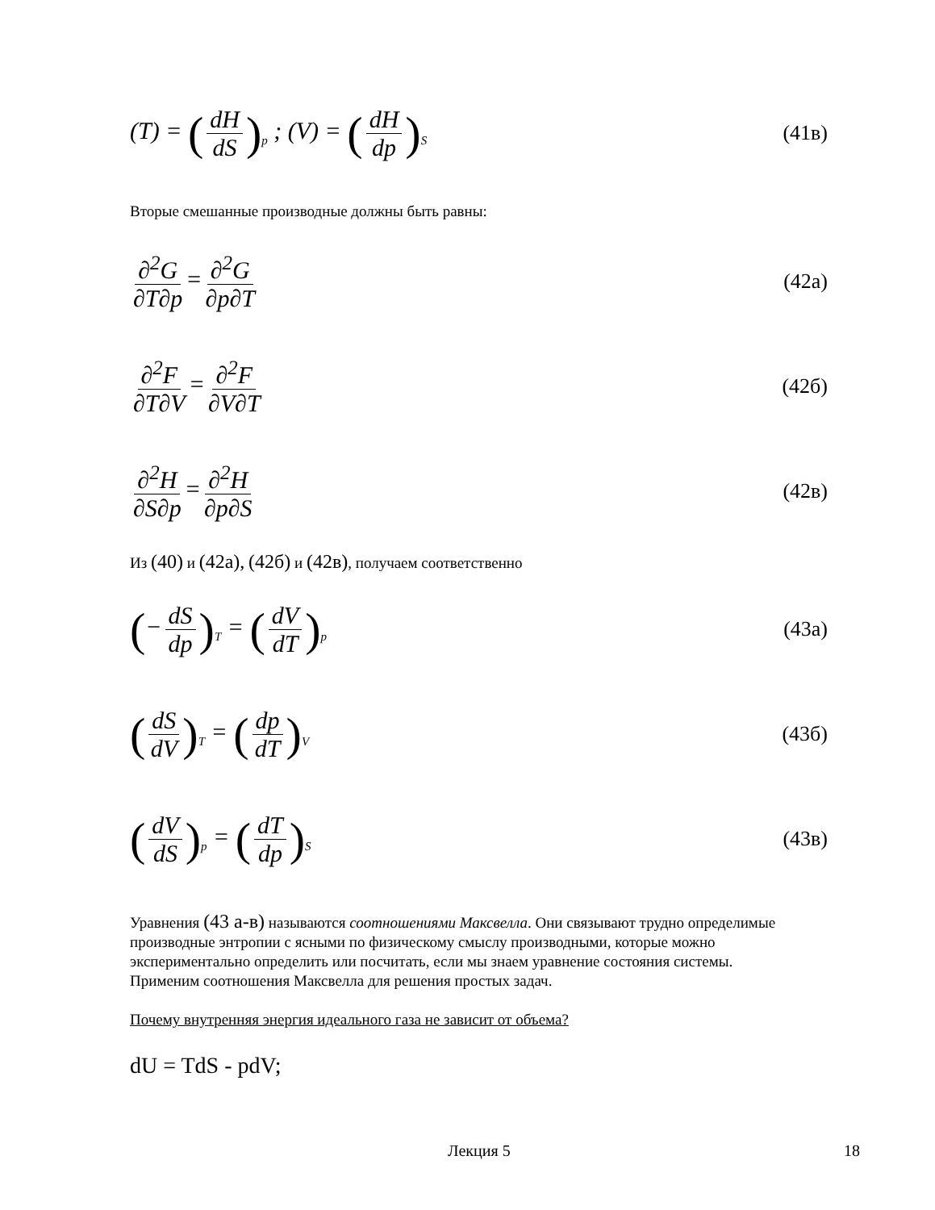(T) = (dH dS)<sub>p</sub> ; (V) = (dH dp)<sub>S</sub>
(41в)
Вторые смешанные производные должны быть равны:
∂<sup>2</sup>G ∂T∂p = ∂<sup>2</sup>G ∂p∂T
(42а)
∂<sup>2</sup>F ∂T∂V = ∂<sup>2</sup>F ∂V∂T
(42б)
∂<sup>2</sup>H ∂S∂p = ∂<sup>2</sup>H ∂p∂S
(42в)
Из (40) и (42а), (42б) и (42в), получаем соответственно
(− dS dp)<sub>T</sub> = (dV dT)<sub>p</sub>
(43а)
(dS dV)<sub>T</sub> = (dp dT)<sub>V</sub>
(43б)
(dV dS)<sub>p</sub> = (dT dp)<sub>S</sub>
(43в)
Уравнения (43 а-в) называются соотношениями Максвелла. Они связывают трудно определимые производные энтропии с ясными по физическому смыслу производными, которые можно экспериментально определить или посчитать, если мы знаем уравнение состояния системы.
Применим соотношения Максвелла для решения простых задач.
Почему внутренняя энергия идеального газа не зависит от объема?
dU = TdS - pdV;
Лекция 5 18